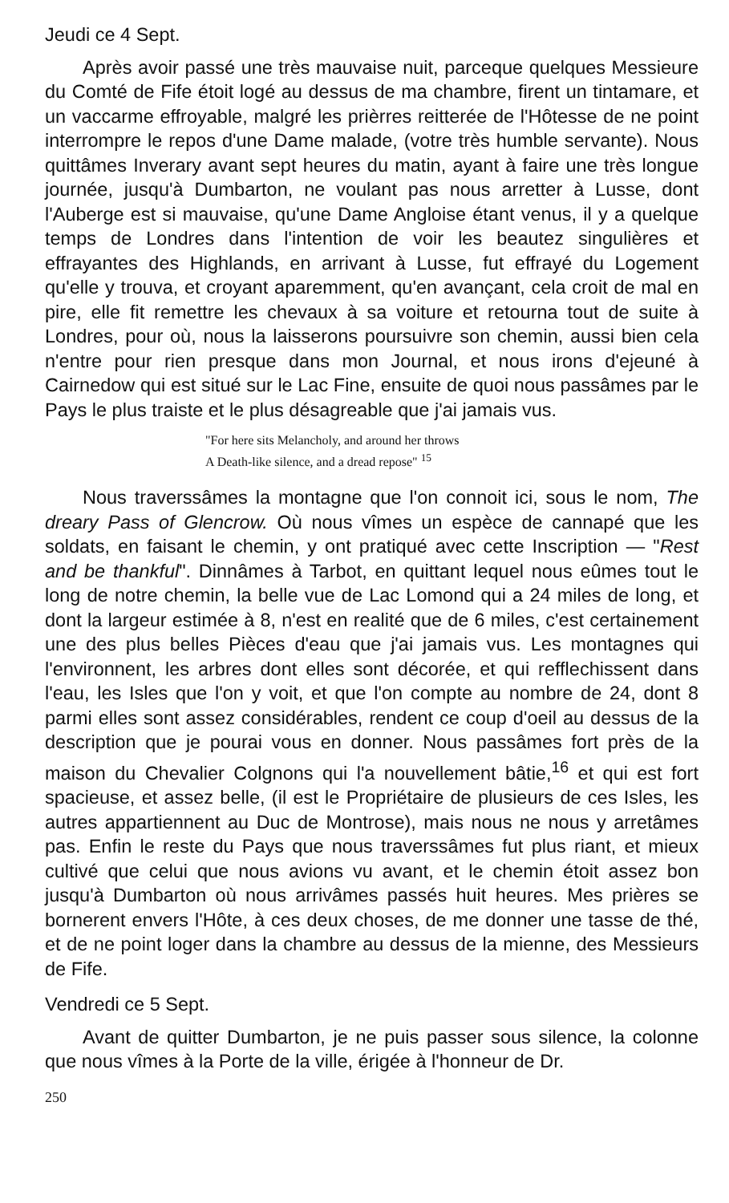Jeudi ce 4 Sept.
Après avoir passé une très mauvaise nuit, parceque quelques Messieure du Comté de Fife étoit logé au dessus de ma chambre, firent un tintamare, et un vaccarme effroyable, malgré les prièrres reitterée de l'Hôtesse de ne point interrompre le repos d'une Dame malade, (votre très humble servante). Nous quittâmes Inverary avant sept heures du matin, ayant à faire une très longue journée, jusqu'à Dumbarton, ne voulant pas nous arretter à Lusse, dont l'Auberge est si mauvaise, qu'une Dame Angloise étant venus, il y a quelque temps de Londres dans l'intention de voir les beautez singulières et effrayantes des Highlands, en arrivant à Lusse, fut effrayé du Logement qu'elle y trouva, et croyant aparemment, qu'en avançant, cela croit de mal en pire, elle fit remettre les chevaux à sa voiture et retourna tout de suite à Londres, pour où, nous la laisserons poursuivre son chemin, aussi bien cela n'entre pour rien presque dans mon Journal, et nous irons d'ejeuné à Cairnedow qui est situé sur le Lac Fine, ensuite de quoi nous passâmes par le Pays le plus traiste et le plus désagreable que j'ai jamais vus.
"For here sits Melancholy, and around her throws
A Death-like silence, and a dread repose" <sup>15</sup>
Nous traverssâmes la montagne que l'on connoit ici, sous le nom, The dreary Pass of Glencrow. Où nous vîmes un espèce de cannapé que les soldats, en faisant le chemin, y ont pratiqué avec cette Inscription — "Rest and be thankful". Dinnâmes à Tarbot, en quittant lequel nous eûmes tout le long de notre chemin, la belle vue de Lac Lomond qui a 24 miles de long, et dont la largeur estimée à 8, n'est en realité que de 6 miles, c'est certainement une des plus belles Pièces d'eau que j'ai jamais vus. Les montagnes qui l'environnent, les arbres dont elles sont décorée, et qui refflechissent dans l'eau, les Isles que l'on y voit, et que l'on compte au nombre de 24, dont 8 parmi elles sont assez considérables, rendent ce coup d'oeil au dessus de la description que je pourai vous en donner. Nous passâmes fort près de la maison du Chevalier Colgnons qui l'a nouvellement bâtie,<sup>16</sup> et qui est fort spacieuse, et assez belle, (il est le Propriétaire de plusieurs de ces Isles, les autres appartiennent au Duc de Montrose), mais nous ne nous y arretâmes pas. Enfin le reste du Pays que nous traverssâmes fut plus riant, et mieux cultivé que celui que nous avions vu avant, et le chemin étoit assez bon jusqu'à Dumbarton où nous arrivâmes passés huit heures. Mes prières se bornerent envers l'Hôte, à ces deux choses, de me donner une tasse de thé, et de ne point loger dans la chambre au dessus de la mienne, des Messieurs de Fife.
Vendredi ce 5 Sept.
Avant de quitter Dumbarton, je ne puis passer sous silence, la colonne que nous vîmes à la Porte de la ville, érigée à l'honneur de Dr.
250